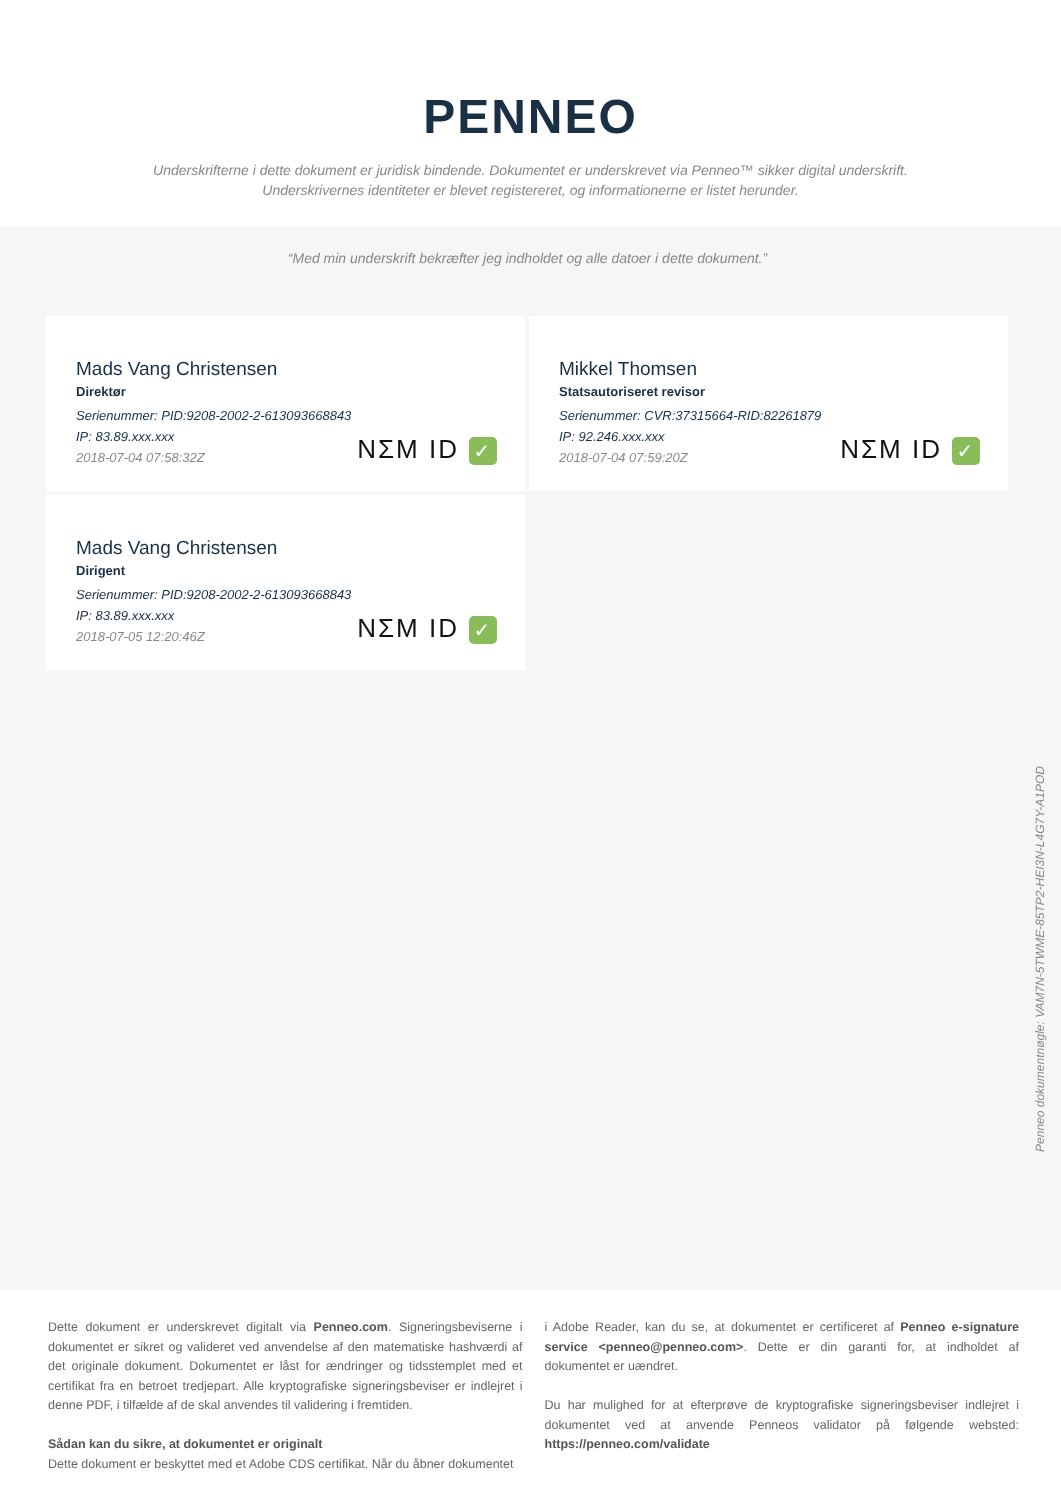PENNEO
Underskrifterne i dette dokument er juridisk bindende. Dokumentet er underskrevet via Penneo™ sikker digital underskrift.
Underskrivernes identiteter er blevet registereret, og informationerne er listet herunder.
“Med min underskrift bekræfter jeg indholdet og alle datoer i dette dokument.”
Mads Vang Christensen
Direktør
Serienummer: PID:9208-2002-2-613093668843
IP: 83.89.xxx.xxx
2018-07-04 07:58:32Z
NΣM ID ✓
Mikkel Thomsen
Statsautoriseret revisor
Serienummer: CVR:37315664-RID:82261879
IP: 92.246.xxx.xxx
2018-07-04 07:59:20Z
NΣM ID ✓
Mads Vang Christensen
Dirigent
Serienummer: PID:9208-2002-2-613093668843
IP: 83.89.xxx.xxx
2018-07-05 12:20:46Z
NΣM ID ✓
Penneo dokumentnøgle: VAM7N-5TWME-85TP2-HEI3N-L4G7Y-A1POD
Dette dokument er underskrevet digitalt via Penneo.com. Signeringsbeviserne i dokumentet er sikret og valideret ved anvendelse af den matematiske hashværdi af det originale dokument. Dokumentet er låst for ændringer og tidsstemplet med et certifikat fra en betroet tredjepart. Alle kryptografiske signeringsbeviser er indlejret i denne PDF, i tilfælde af de skal anvendes til validering i fremtiden.
Sådan kan du sikre, at dokumentet er originalt
Dette dokument er beskyttet med et Adobe CDS certifikat. Når du åbner dokumentet
i Adobe Reader, kan du se, at dokumentet er certificeret af Penneo e-signature service <penneo@penneo.com>. Dette er din garanti for, at indholdet af dokumentet er uændret.
Du har mulighed for at efterprøve de kryptografiske signeringsbeviser indlejret i dokumentet ved at anvende Penneos validator på følgende websted: https://penneo.com/validate